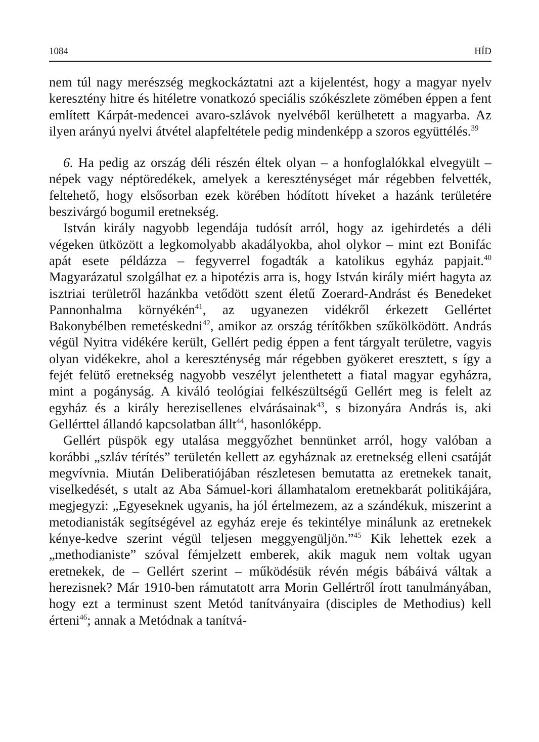1084 HÍD
nem túl nagy merészség megkockáztatni azt a kijelentést, hogy a magyar nyelv keresztény hitre és hitéletre vonatkozó speciális szókészlete zömében éppen a fent említett Kárpát-medencei avaro-szlávok nyelvéből kerülhetett a magyarba. Az ilyen arányú nyelvi átvétel alapfeltétele pedig mindenképp a szoros együttélés.<sup>39</sup>
6. Ha pedig az ország déli részén éltek olyan – a honfoglalókkal elvegyült – népek vagy néptöredékek, amelyek a kereszténységet már régebben felvették, feltehető, hogy elsősorban ezek körében hódított híveket a hazánk területére beszivárgó bogumil eretnekség.
István király nagyobb legendája tudósít arról, hogy az igehirdetés a déli végeken ütközött a legkomolyabb akadályokba, ahol olykor – mint ezt Bonifác apát esete példázza – fegyverrel fogadták a katolikus egyház papjait.<sup>40</sup> Magyarázatul szolgálhat ez a hipotézis arra is, hogy István király miért hagyta az isztriai területről hazánkba vetődött szent életű Zoerard-Andrást és Benedeket Pannonhalma környékén<sup>41</sup>, az ugyanezen vidékről érkezett Gellértet Bakonybélben remetéskedni<sup>42</sup>, amikor az ország térítőkben szűkölködött. András végül Nyitra vidékére került, Gellért pedig éppen a fent tárgyalt területre, vagyis olyan vidékekre, ahol a kereszténység már régebben gyökeret eresztett, s így a fejét felütő eretnekség nagyobb veszélyt jelenthetett a fiatal magyar egyházra, mint a pogányság. A kiváló teológiai felkészültségű Gellért meg is felelt az egyház és a király herezisellenes elvárásainak<sup>43</sup>, s bizonyára András is, aki Gellérttel állandó kapcsolatban állt<sup>44</sup>, hasonlóképp.
Gellért püspök egy utalása meggyőzhet bennünket arról, hogy valóban a korábbi „szláv térítés” területén kellett az egyháznak az eretnekség elleni csatáját megvívnia. Miután Deliberatiójában részletesen bemutatta az eretnekek tanait, viselkedését, s utalt az Aba Sámuel-kori államhatalom eretnekbarát politikájára, megjegyzi: „Egyeseknek ugyanis, ha jól értelmezem, az a szándékuk, miszerint a metodianisták segítségével az egyház ereje és tekintélye minálunk az eretnekek kénye-kedve szerint végül teljesen meggyengüljön.”<sup>45</sup> Kik lehettek ezek a „methodianiste” szóval fémjelzett emberek, akik maguk nem voltak ugyan eretnekek, de – Gellért szerint – működésük révén mégis bábáivá váltak a herezisnek? Már 1910-ben rámutatott arra Morin Gellértről írott tanulmányában, hogy ezt a terminust szent Metód tanítványaira (disciples de Methodius) kell érteni<sup>46</sup>; annak a Metódnak a tanítvá-